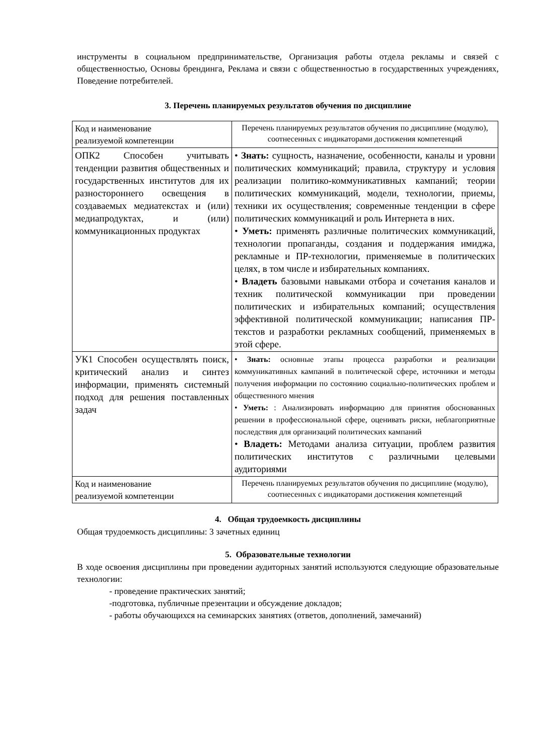инструменты в социальном предпринимательстве, Организация работы отдела рекламы и связей с общественностью, Основы брендинга, Реклама и связи с общественностью в государственных учреждениях, Поведение потребителей.
3. Перечень планируемых результатов обучения по дисциплине
| Код и наименование реализуемой компетенции | Перечень планируемых результатов обучения по дисциплине (модулю), соотнесенных с индикаторами достижения компетенций |
| ОПК2 Способен учитывать тенденции развития общественных и государственных институтов для их разностороннего освещения в создаваемых медиатекстах и (или) медиапродуктах, и (или) коммуникационных продуктах | • Знать: сущность, назначение, особенности, каналы и уровни политических коммуникаций; правила, структуру и условия реализации политико-коммуникативных кампаний; теории политических коммуникаций, модели, технологии, приемы, техники их осуществления; современные тенденции в сфере политических коммуникаций и роль Интернета в них. • Уметь: применять различные политических коммуникаций, технологии пропаганды, создания и поддержания имиджа, рекламные и ПР-технологии, применяемые в политических целях, в том числе и избирательных компаниях. • Владеть базовыми навыками отбора и сочетания каналов и техник политической коммуникации при проведении политических и избирательных компаний; осуществления эффективной политической коммуникации; написания ПР-текстов и разработки рекламных сообщений, применяемых в этой сфере. |
| УК1 Способен осуществлять поиск, критический анализ и синтез информации, применять системный подход для решения поставленных задач | • Знать: основные этапы процесса разработки и реализации коммуникативных кампаний в политической сфере, источники и методы получения информации по состоянию социально-политических проблем и общественного мнения • Уметь: : Анализировать информацию для принятия обоснованных решении в профессиональной сфере, оценивать риски, неблагоприятные последствия для организаций политических кампаний • Владеть: Методами анализа ситуации, проблем развития политических институтов с различными целевыми аудиториями |
| Код и наименование реализуемой компетенции | Перечень планируемых результатов обучения по дисциплине (модулю), соотнесенных с индикаторами достижения компетенций |
4. Общая трудоемкость дисциплины
Общая трудоемкость дисциплины: 3 зачетных единиц
5. Образовательные технологии
В ходе освоения дисциплины при проведении аудиторных занятий используются следующие образовательные технологии:
- проведение практических занятий;
-подготовка, публичные презентации и обсуждение докладов;
- работы обучающихся на семинарских занятиях (ответов, дополнений, замечаний)